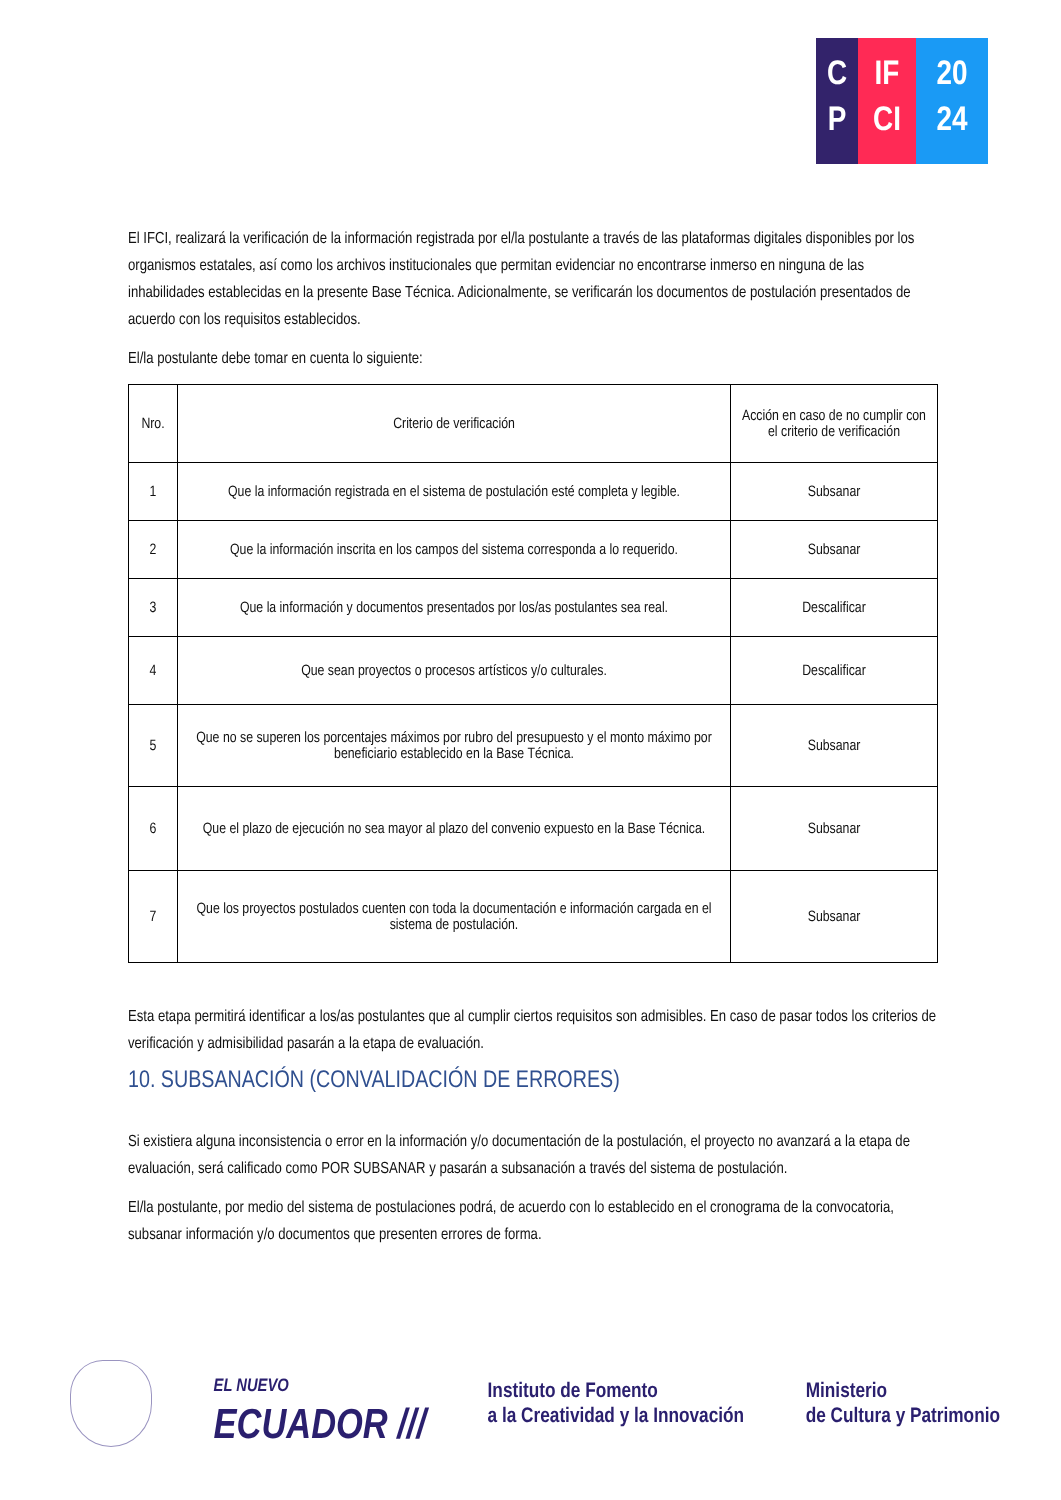C
P
IF
CI
20
24
El IFCI, realizará la verificación de la información registrada por el/la postulante a través de las plataformas digitales disponibles por los organismos estatales, así como los archivos institucionales que permitan evidenciar no encontrarse inmerso en ninguna de las inhabilidades establecidas en la presente Base Técnica. Adicionalmente, se verificarán los documentos de postulación presentados de acuerdo con los requisitos establecidos.
El/la postulante debe tomar en cuenta lo siguiente:
| Nro. | Criterio de verificación | Acción en caso de no cumplir con el criterio de verificación |
| --- | --- | --- |
| 1 | Que la información registrada en el sistema de postulación esté completa y legible. | Subsanar |
| 2 | Que la información inscrita en los campos del sistema corresponda a lo requerido. | Subsanar |
| 3 | Que la información y documentos presentados por los/as postulantes sea real. | Descalificar |
| 4 | Que sean proyectos o procesos artísticos y/o culturales. | Descalificar |
| 5 | Que no se superen los porcentajes máximos por rubro del presupuesto y el monto máximo por beneficiario establecido en la Base Técnica. | Subsanar |
| 6 | Que el plazo de ejecución no sea mayor al plazo del convenio expuesto en la Base Técnica. | Subsanar |
| 7 | Que los proyectos postulados cuenten con toda la documentación e información cargada en el sistema de postulación. | Subsanar |
Esta etapa permitirá identificar a los/as postulantes que al cumplir ciertos requisitos son admisibles. En caso de pasar todos los criterios de verificación y admisibilidad pasarán a la etapa de evaluación.
10. SUBSANACIÓN (CONVALIDACIÓN DE ERRORES)
Si existiera alguna inconsistencia o error en la información y/o documentación de la postulación, el proyecto no avanzará a la etapa de evaluación, será calificado como POR SUBSANAR y pasarán a subsanación a través del sistema de postulación.
El/la postulante, por medio del sistema de postulaciones podrá, de acuerdo con lo establecido en el cronograma de la convocatoria, subsanar información y/o documentos que presenten errores de forma.
EL NUEVO
ECUADOR ///
Instituto de Fomento
a la Creatividad y la Innovación
Ministerio
de Cultura y Patrimonio